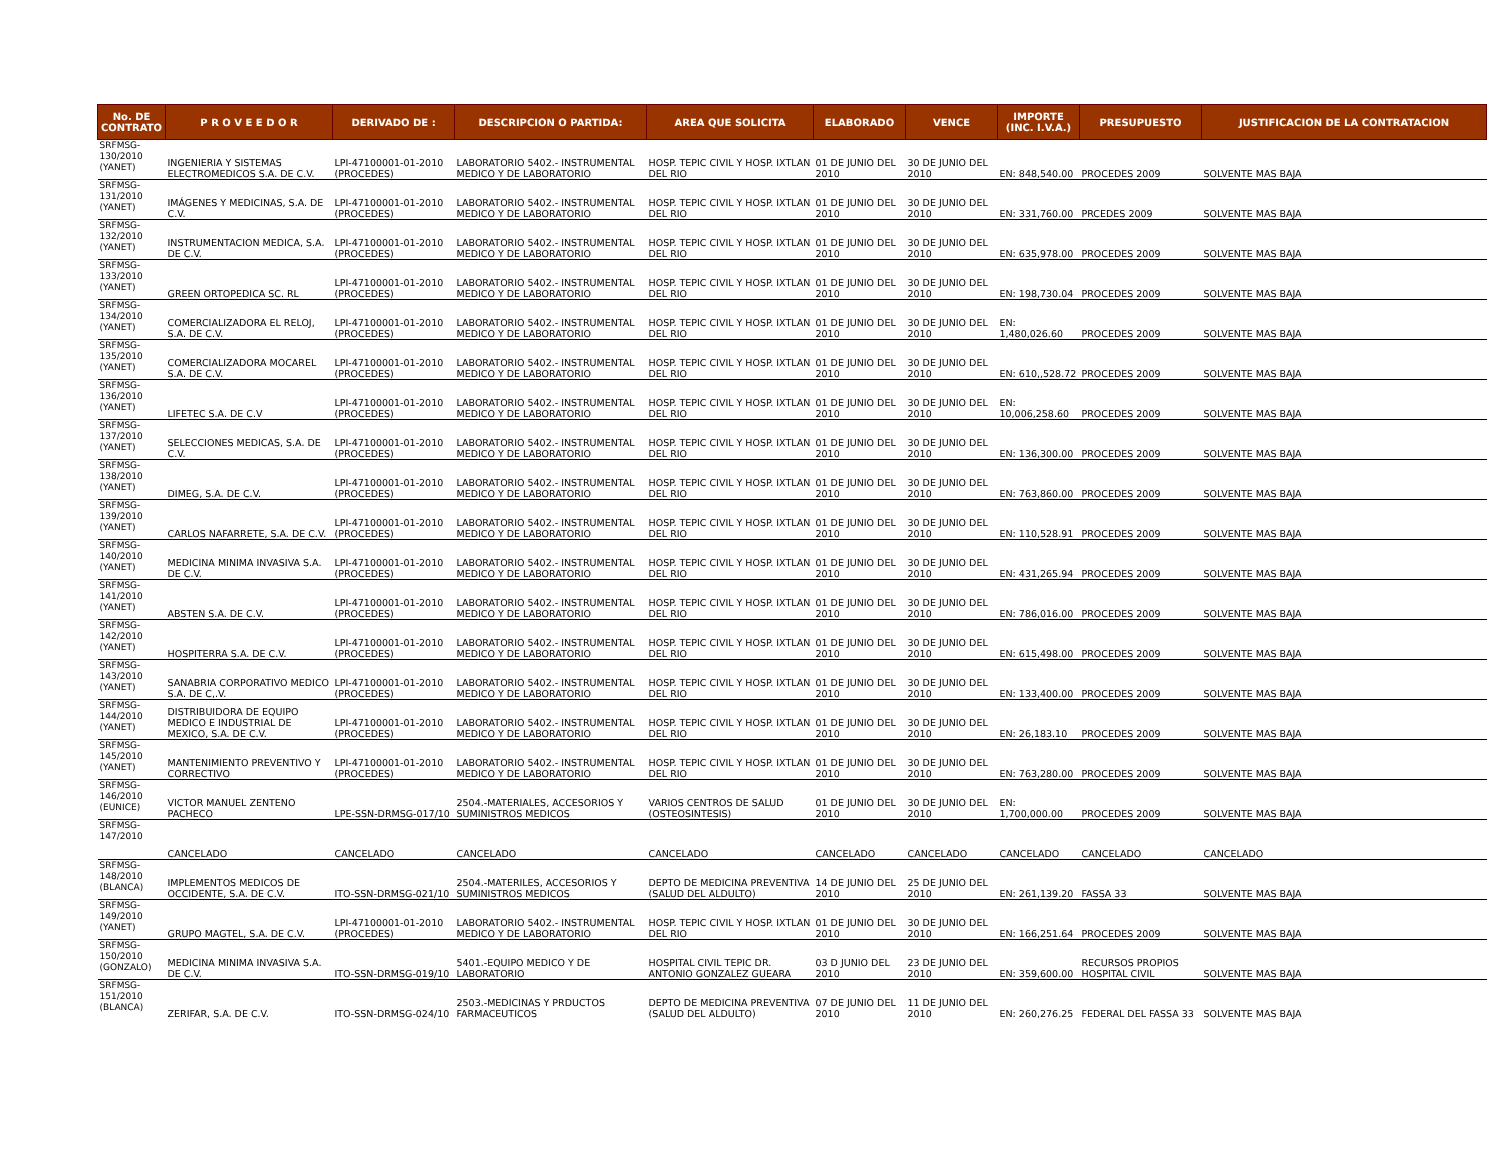| No. DE CONTRATO | P R O V E E D O R | DERIVADO DE : | DESCRIPCION O PARTIDA: | AREA QUE SOLICITA | ELABORADO | VENCE | IMPORTE (INC. I.V.A.) | PRESUPUESTO | JUSTIFICACION DE LA CONTRATACION |
| --- | --- | --- | --- | --- | --- | --- | --- | --- | --- |
| SRFMSG-130/2010 (YANET) | INGENIERIA Y SISTEMAS ELECTROMEDICOS S.A. DE C.V. | LPI-47100001-01-2010 (PROCEDES) | LABORATORIO 5402.- INSTRUMENTAL MEDICO Y DE LABORATORIO | HOSP. TEPIC CIVIL Y HOSP. IXTLAN DEL RIO | 01 DE JUNIO DEL 2010 | 30 DE JUNIO DEL 2010 | EN: 848,540.00 | PROCEDES 2009 | SOLVENTE MAS BAJA |
| SRFMSG-131/2010 (YANET) | IMÁGENES Y MEDICINAS, S.A. DE C.V. | LPI-47100001-01-2010 (PROCEDES) | LABORATORIO 5402.- INSTRUMENTAL MEDICO Y DE LABORATORIO | HOSP. TEPIC CIVIL Y HOSP. IXTLAN DEL RIO | 01 DE JUNIO DEL 2010 | 30 DE JUNIO DEL 2010 | EN: 331,760.00 | PRCEDES 2009 | SOLVENTE MAS BAJA |
| SRFMSG-132/2010 (YANET) | INSTRUMENTACION MEDICA, S.A. DE C.V. | LPI-47100001-01-2010 (PROCEDES) | LABORATORIO 5402.- INSTRUMENTAL MEDICO Y DE LABORATORIO | HOSP. TEPIC CIVIL Y HOSP. IXTLAN DEL RIO | 01 DE JUNIO DEL 2010 | 30 DE JUNIO DEL 2010 | EN: 635,978.00 | PROCEDES 2009 | SOLVENTE MAS BAJA |
| SRFMSG-133/2010 (YANET) | GREEN ORTOPEDICA SC. RL | LPI-47100001-01-2010 (PROCEDES) | LABORATORIO 5402.- INSTRUMENTAL MEDICO Y DE LABORATORIO | HOSP. TEPIC CIVIL Y HOSP. IXTLAN DEL RIO | 01 DE JUNIO DEL 2010 | 30 DE JUNIO DEL 2010 | EN: 198,730.04 | PROCEDES 2009 | SOLVENTE MAS BAJA |
| SRFMSG-134/2010 (YANET) | COMERCIALIZADORA EL RELOJ, S.A. DE C.V. | LPI-47100001-01-2010 (PROCEDES) | LABORATORIO 5402.- INSTRUMENTAL MEDICO Y DE LABORATORIO | HOSP. TEPIC CIVIL Y HOSP. IXTLAN DEL RIO | 01 DE JUNIO DEL 2010 | 30 DE JUNIO DEL 2010 | EN: 1,480,026.60 | PROCEDES 2009 | SOLVENTE MAS BAJA |
| SRFMSG-135/2010 (YANET) | COMERCIALIZADORA MOCAREL S.A. DE C.V. | LPI-47100001-01-2010 (PROCEDES) | LABORATORIO 5402.- INSTRUMENTAL MEDICO Y DE LABORATORIO | HOSP. TEPIC CIVIL Y HOSP. IXTLAN DEL RIO | 01 DE JUNIO DEL 2010 | 30 DE JUNIO DEL 2010 | EN: 610,,528.72 | PROCEDES 2009 | SOLVENTE MAS BAJA |
| SRFMSG-136/2010 (YANET) | LIFETEC S.A. DE C.V | LPI-47100001-01-2010 (PROCEDES) | LABORATORIO 5402.- INSTRUMENTAL MEDICO Y DE LABORATORIO | HOSP. TEPIC CIVIL Y HOSP. IXTLAN DEL RIO | 01 DE JUNIO DEL 2010 | 30 DE JUNIO DEL 2010 | EN: 10,006,258.60 | PROCEDES 2009 | SOLVENTE MAS BAJA |
| SRFMSG-137/2010 (YANET) | SELECCIONES MEDICAS, S.A. DE C.V. | LPI-47100001-01-2010 (PROCEDES) | LABORATORIO 5402.- INSTRUMENTAL MEDICO Y DE LABORATORIO | HOSP. TEPIC CIVIL Y HOSP. IXTLAN DEL RIO | 01 DE JUNIO DEL 2010 | 30 DE JUNIO DEL 2010 | EN: 136,300.00 | PROCEDES 2009 | SOLVENTE MAS BAJA |
| SRFMSG-138/2010 (YANET) | DIMEG, S.A. DE C.V. | LPI-47100001-01-2010 (PROCEDES) | LABORATORIO 5402.- INSTRUMENTAL MEDICO Y DE LABORATORIO | HOSP. TEPIC CIVIL Y HOSP. IXTLAN DEL RIO | 01 DE JUNIO DEL 2010 | 30 DE JUNIO DEL 2010 | EN: 763,860.00 | PROCEDES 2009 | SOLVENTE MAS BAJA |
| SRFMSG-139/2010 (YANET) | CARLOS NAFARRETE, S.A. DE C.V. | LPI-47100001-01-2010 (PROCEDES) | LABORATORIO 5402.- INSTRUMENTAL MEDICO Y DE LABORATORIO | HOSP. TEPIC CIVIL Y HOSP. IXTLAN DEL RIO | 01 DE JUNIO DEL 2010 | 30 DE JUNIO DEL 2010 | EN: 110,528.91 | PROCEDES 2009 | SOLVENTE MAS BAJA |
| SRFMSG-140/2010 (YANET) | MEDICINA MINIMA INVASIVA S.A. DE C.V. | LPI-47100001-01-2010 (PROCEDES) | LABORATORIO 5402.- INSTRUMENTAL MEDICO Y DE LABORATORIO | HOSP. TEPIC CIVIL Y HOSP. IXTLAN DEL RIO | 01 DE JUNIO DEL 2010 | 30 DE JUNIO DEL 2010 | EN: 431,265.94 | PROCEDES 2009 | SOLVENTE MAS BAJA |
| SRFMSG-141/2010 (YANET) | ABSTEN S.A. DE C.V. | LPI-47100001-01-2010 (PROCEDES) | LABORATORIO 5402.- INSTRUMENTAL MEDICO Y DE LABORATORIO | HOSP. TEPIC CIVIL Y HOSP. IXTLAN DEL RIO | 01 DE JUNIO DEL 2010 | 30 DE JUNIO DEL 2010 | EN: 786,016.00 | PROCEDES 2009 | SOLVENTE MAS BAJA |
| SRFMSG-142/2010 (YANET) | HOSPITERRA S.A. DE C.V. | LPI-47100001-01-2010 (PROCEDES) | LABORATORIO 5402.- INSTRUMENTAL MEDICO Y DE LABORATORIO | HOSP. TEPIC CIVIL Y HOSP. IXTLAN DEL RIO | 01 DE JUNIO DEL 2010 | 30 DE JUNIO DEL 2010 | EN: 615,498.00 | PROCEDES 2009 | SOLVENTE MAS BAJA |
| SRFMSG-143/2010 (YANET) | SANABRIA CORPORATIVO MEDICO S.A. DE C,.V. | LPI-47100001-01-2010 (PROCEDES) | LABORATORIO 5402.- INSTRUMENTAL MEDICO Y DE LABORATORIO | HOSP. TEPIC CIVIL Y HOSP. IXTLAN DEL RIO | 01 DE JUNIO DEL 2010 | 30 DE JUNIO DEL 2010 | EN: 133,400.00 | PROCEDES 2009 | SOLVENTE MAS BAJA |
| SRFMSG-144/2010 (YANET) | DISTRIBUIDORA DE EQUIPO MEDICO E INDUSTRIAL DE MEXICO, S.A. DE C.V. | LPI-47100001-01-2010 (PROCEDES) | LABORATORIO 5402.- INSTRUMENTAL MEDICO Y DE LABORATORIO | HOSP. TEPIC CIVIL Y HOSP. IXTLAN DEL RIO | 01 DE JUNIO DEL 2010 | 30 DE JUNIO DEL 2010 | EN: 26,183.10 | PROCEDES 2009 | SOLVENTE MAS BAJA |
| SRFMSG-145/2010 (YANET) | MANTENIMIENTO PREVENTIVO Y CORRECTIVO | LPI-47100001-01-2010 (PROCEDES) | LABORATORIO 5402.- INSTRUMENTAL MEDICO Y DE LABORATORIO | HOSP. TEPIC CIVIL Y HOSP. IXTLAN DEL RIO | 01 DE JUNIO DEL 2010 | 30 DE JUNIO DEL 2010 | EN: 763,280.00 | PROCEDES 2009 | SOLVENTE MAS BAJA |
| SRFMSG-146/2010 (EUNICE) | VICTOR MANUEL ZENTENO PACHECO | LPE-SSN-DRMSG-017/10 | 2504.-MATERIALES, ACCESORIOS Y SUMINISTROS MEDICOS | VARIOS CENTROS DE SALUD (OSTEOSINTESIS) | 01 DE JUNIO DEL 2010 | 30 DE JUNIO DEL 2010 | EN: 1,700,000.00 | PROCEDES 2009 | SOLVENTE MAS BAJA |
| SRFMSG-147/2010 | CANCELADO | CANCELADO | CANCELADO | CANCELADO | CANCELADO | CANCELADO | CANCELADO | CANCELADO | CANCELADO |
| SRFMSG-148/2010 (BLANCA) | IMPLEMENTOS MEDICOS DE OCCIDENTE, S.A. DE C.V. | ITO-SSN-DRMSG-021/10 | 2504.-MATERILES, ACCESORIOS Y SUMINISTROS MEDICOS | DEPTO DE MEDICINA PREVENTIVA (SALUD DEL ALDULTO) | 14 DE JUNIO DEL 2010 | 25 DE JUNIO DEL 2010 | EN: 261,139.20 | FASSA 33 | SOLVENTE MAS BAJA |
| SRFMSG-149/2010 (YANET) | GRUPO MAGTEL, S.A. DE C.V. | LPI-47100001-01-2010 (PROCEDES) | LABORATORIO 5402.- INSTRUMENTAL MEDICO Y DE LABORATORIO | HOSP. TEPIC CIVIL Y HOSP. IXTLAN DEL RIO | 01 DE JUNIO DEL 2010 | 30 DE JUNIO DEL 2010 | EN: 166,251.64 | PROCEDES 2009 | SOLVENTE MAS BAJA |
| SRFMSG-150/2010 (GONZALO) | MEDICINA MINIMA INVASIVA S.A. DE C.V. | ITO-SSN-DRMSG-019/10 | 5401.-EQUIPO MEDICO Y DE LABORATORIO | HOSPITAL CIVIL TEPIC DR. ANTONIO GONZALEZ GUEARA | 03 D JUNIO DEL 2010 | 23 DE JUNIO DEL 2010 | EN: 359,600.00 | RECURSOS PROPIOS HOSPITAL CIVIL | SOLVENTE MAS BAJA |
| SRFMSG-151/2010 (BLANCA) | ZERIFAR, S.A. DE C.V. | ITO-SSN-DRMSG-024/10 | 2503.-MEDICINAS Y PRDUCTOS FARMACEUTICOS | DEPTO DE MEDICINA PREVENTIVA (SALUD DEL ALDULTO) | 07 DE JUNIO DEL 2010 | 11 DE JUNIO DEL 2010 | EN: 260,276.25 | FEDERAL DEL FASSA 33 | SOLVENTE MAS BAJA |